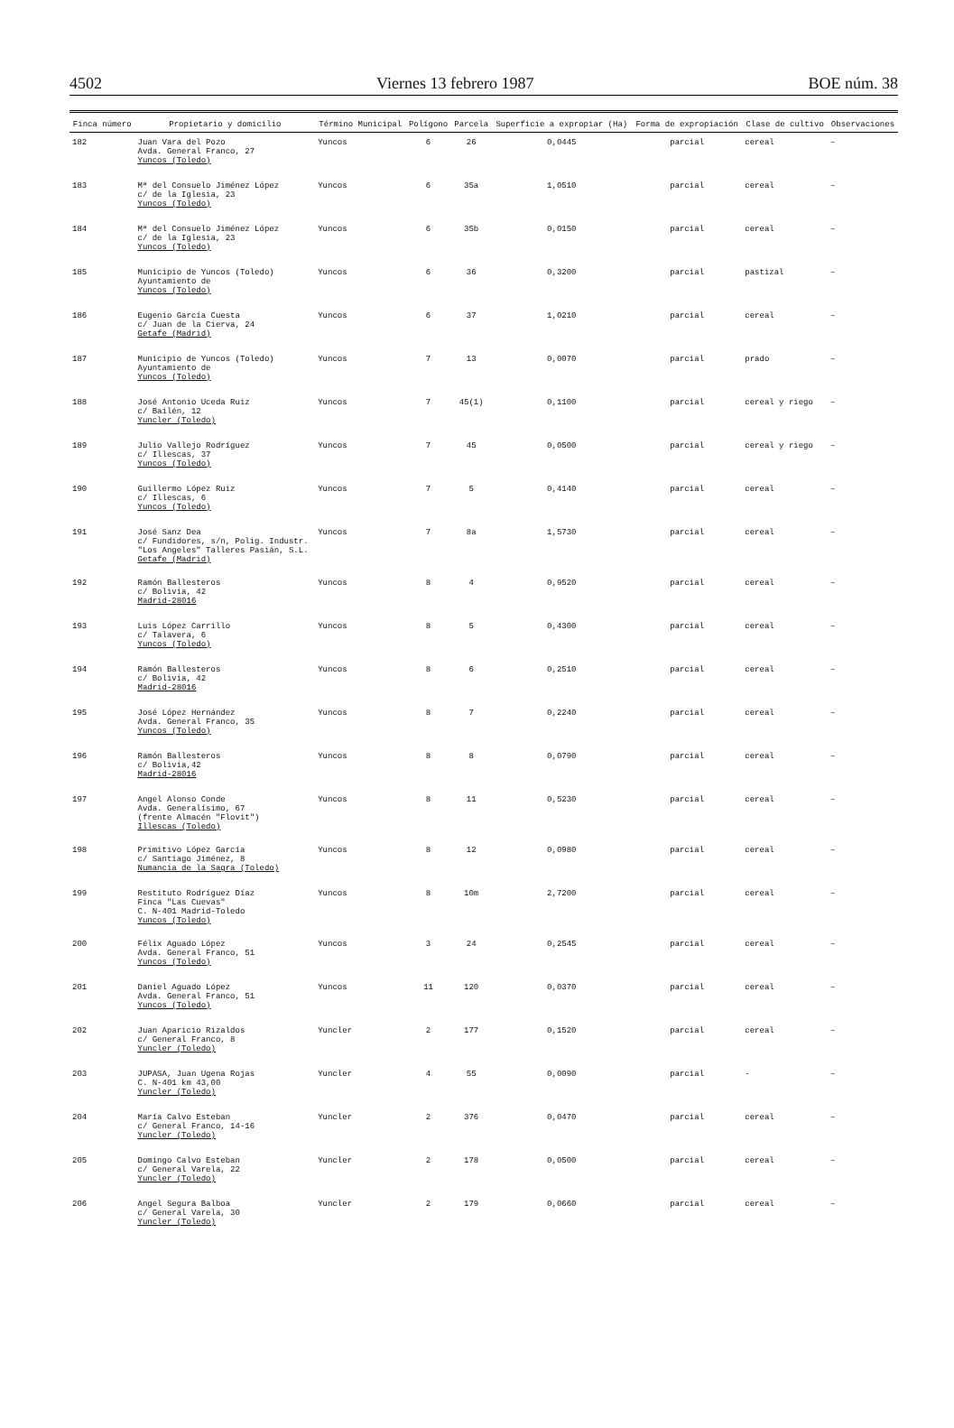4502 Viernes 13 febrero 1987 BOE núm. 38
| Finca número | Propietario y domicilio | Término Municipal | Polígono | Parcela | Superficie a expropiar (Ha) | Forma de expropiación | Clase de cultivo | Observaciones |
| --- | --- | --- | --- | --- | --- | --- | --- | --- |
| 182 | Juan Vara del Pozo Avda. General Franco, 27 Yuncos (Toledo) | Yuncos | 6 | 26 | 0,0445 | parcial | cereal | – |
| 183 | Mª del Consuelo Jiménez López c/ de la Iglesia, 23 Yuncos (Toledo) | Yuncos | 6 | 35a | 1,0510 | parcial | cereal | – |
| 184 | Mª del Consuelo Jiménez López c/ de la Iglesia, 23 Yuncos (Toledo) | Yuncos | 6 | 35b | 0,0150 | parcial | cereal | – |
| 185 | Municipio de Yuncos (Toledo) Ayuntamiento de Yuncos (Toledo) | Yuncos | 6 | 36 | 0,3200 | parcial | pastizal | – |
| 186 | Eugenio García Cuesta c/ Juan de la Cierva, 24 Getafe (Madrid) | Yuncos | 6 | 37 | 1,0210 | parcial | cereal | – |
| 187 | Municipio de Yuncos (Toledo) Ayuntamiento de Yuncos (Toledo) | Yuncos | 7 | 13 | 0,0070 | parcial | prado | – |
| 188 | José Antonio Uceda Ruiz c/ Bailén, 12 Yuncler (Toledo) | Yuncos | 7 | 45(1) | 0,1100 | parcial | cereal y riego | – |
| 189 | Julio Vallejo Rodríguez c/ Illescas, 37 Yuncos (Toledo) | Yuncos | 7 | 45 | 0,0500 | parcial | cereal y riego | – |
| 190 | Guillermo López Ruiz c/ Illescas, 6 Yuncos (Toledo) | Yuncos | 7 | 5 | 0,4140 | parcial | cereal | – |
| 191 | José Sanz Dea c/ Fundidores, s/n, Polig. Industr. "Los Angeles" Talleres Pasián, S.L. Getafe (Madrid) | Yuncos | 7 | 8a | 1,5730 | parcial | cereal | – |
| 192 | Ramón Ballesteros c/ Bolivia, 42 Madrid-28016 | Yuncos | 8 | 4 | 0,9520 | parcial | cereal | – |
| 193 | Luis López Carrillo c/ Talavera, 6 Yuncos (Toledo) | Yuncos | 8 | 5 | 0,4300 | parcial | cereal | – |
| 194 | Ramón Ballesteros c/ Bolivia, 42 Madrid-28016 | Yuncos | 8 | 6 | 0,2510 | parcial | cereal | – |
| 195 | José López Hernández Avda. General Franco, 35 Yuncos (Toledo) | Yuncos | 8 | 7 | 0,2240 | parcial | cereal | – |
| 196 | Ramón Ballesteros c/ Bolivia,42 Madrid-28016 | Yuncos | 8 | 8 | 0,0790 | parcial | cereal | – |
| 197 | Angel Alonso Conde Avda. Generalísimo, 67 (frente Almacén "Flovit") Illescas (Toledo) | Yuncos | 8 | 11 | 0,5230 | parcial | cereal | – |
| 198 | Primitivo López García c/ Santiago Jiménez, 8 Numancia de la Sagra (Toledo) | Yuncos | 8 | 12 | 0,0980 | parcial | cereal | – |
| 199 | Restituto Rodríguez Díaz Finca "Las Cuevas" C. N-401 Madrid-Toledo Yuncos (Toledo) | Yuncos | 8 | 10m | 2,7200 | parcial | cereal | – |
| 200 | Félix Aguado López Avda. General Franco, 51 Yuncos (Toledo) | Yuncos | 3 | 24 | 0,2545 | parcial | cereal | – |
| 201 | Daniel Aguado López Avda. General Franco, 51 Yuncos (Toledo) | Yuncos | 11 | 120 | 0,0370 | parcial | cereal | – |
| 202 | Juan Aparicio Rizaldos c/ General Franco, 8 Yuncler (Toledo) | Yuncler | 2 | 177 | 0,1520 | parcial | cereal | – |
| 203 | JUPASA, Juan Ugena Rojas C. N-401 km 43,00 Yuncler (Toledo) | Yuncler | 4 | 55 | 0,0090 | parcial | - | – |
| 204 | María Calvo Esteban c/ General Franco, 14-16 Yuncler (Toledo) | Yuncler | 2 | 376 | 0,0470 | parcial | cereal | – |
| 205 | Domingo Calvo Esteban c/ General Varela, 22 Yuncler (Toledo) | Yuncler | 2 | 178 | 0,0500 | parcial | cereal | – |
| 206 | Angel Segura Balboa c/ General Varela, 30 Yuncler (Toledo) | Yuncler | 2 | 179 | 0,0660 | parcial | cereal | – |